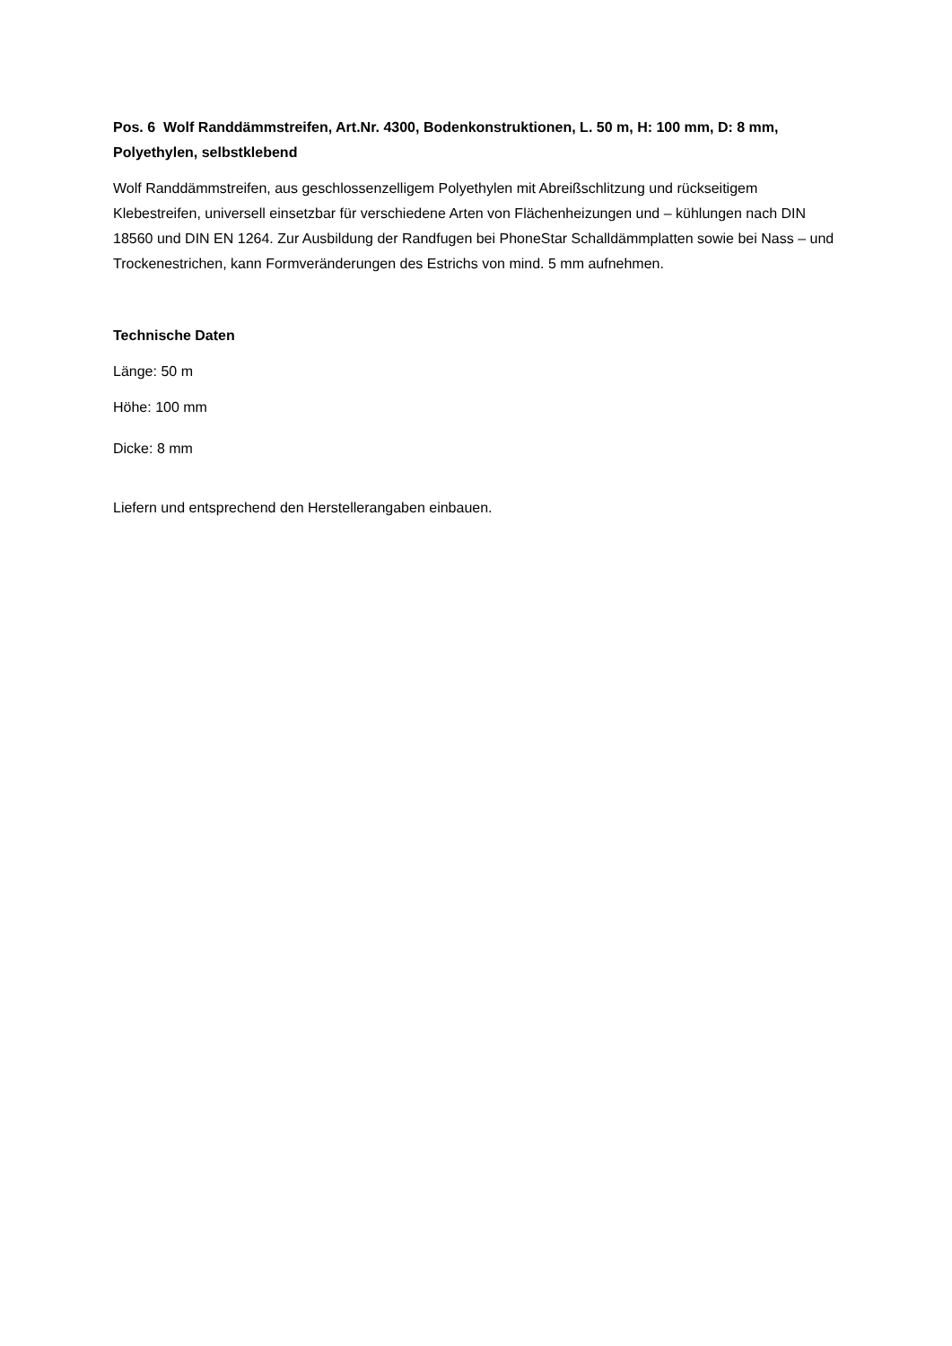Pos. 6 Wolf Randdämmstreifen, Art.Nr. 4300, Bodenkonstruktionen, L. 50 m, H: 100 mm, D: 8 mm, Polyethylen, selbstklebend
Wolf Randdämmstreifen, aus geschlossenzelligem Polyethylen mit Abreißschlitzung und rückseitigem Klebestreifen, universell einsetzbar für verschiedene Arten von Flächenheizungen und – kühlungen nach DIN 18560 und DIN EN 1264. Zur Ausbildung der Randfugen bei PhoneStar Schalldämmplatten sowie bei Nass – und Trockenestrichen, kann Formveränderungen des Estrichs von mind. 5 mm aufnehmen.
Technische Daten
Länge: 50 m
Höhe: 100 mm
Dicke: 8 mm
Liefern und entsprechend den Herstellerangaben einbauen.